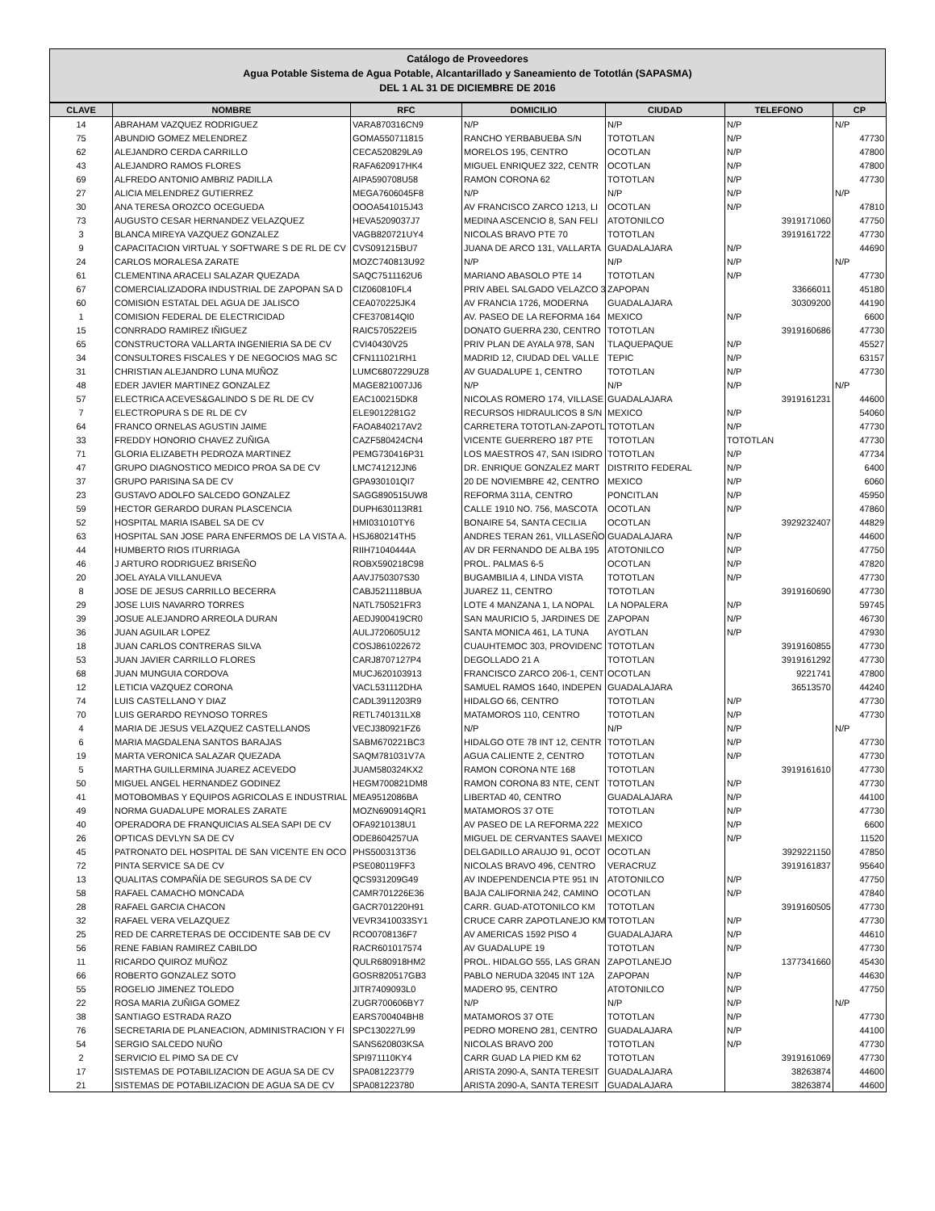Catálogo de Proveedores
Agua Potable Sistema de Agua Potable, Alcantarillado y Saneamiento de Tototlán (SAPASMA)
DEL 1 AL 31 DE DICIEMBRE DE 2016
| CLAVE | NOMBRE | RFC | DOMICILIO | CIUDAD | TELEFONO | CP |
| --- | --- | --- | --- | --- | --- | --- |
| 14 | ABRAHAM VAZQUEZ RODRIGUEZ | VARA870316CN9 | N/P | N/P | N/P | N/P |
| 75 | ABUNDIO GOMEZ MELENDREZ | GOMA550711815 | RANCHO YERBABUEBA S/N | TOTOTLAN | N/P | 47730 |
| 62 | ALEJANDRO CERDA CARRILLO | CECA520829LA9 | MORELOS 195, CENTRO | OCOTLAN | N/P | 47800 |
| 43 | ALEJANDRO RAMOS FLORES | RAFA620917HK4 | MIGUEL ENRIQUEZ 322, CENTR | OCOTLAN | N/P | 47800 |
| 69 | ALFREDO ANTONIO AMBRIZ PADILLA | AIPA590708U58 | RAMON CORONA 62 | TOTOTLAN | N/P | 47730 |
| 27 | ALICIA MELENDREZ GUTIERREZ | MEGA7606045F8 | N/P | N/P | N/P | N/P |
| 30 | ANA TERESA OROZCO OCEGUEDA | OOOA541015J43 | AV FRANCISCO ZARCO 1213, LI | OCOTLAN | N/P | 47810 |
| 73 | AUGUSTO CESAR HERNANDEZ VELAZQUEZ | HEVA5209037J7 | MEDINA ASCENCIO 8, SAN FELI | ATOTONILCO | 3919171060 | 47750 |
| 3 | BLANCA MIREYA VAZQUEZ GONZALEZ | VAGB820721UY4 | NICOLAS BRAVO PTE 70 | TOTOTLAN | 3919161722 | 47730 |
| 9 | CAPACITACION VIRTUAL Y SOFTWARE S DE RL DE CV | CVS091215BU7 | JUANA DE ARCO 131, VALLARTA | GUADALAJARA | N/P | 44690 |
| 24 | CARLOS MORALESA ZARATE | MOZC740813U92 | N/P | N/P | N/P | N/P |
| 61 | CLEMENTINA ARACELI SALAZAR QUEZADA | SAQC7511162U6 | MARIANO ABASOLO PTE 14 | TOTOTLAN | N/P | 47730 |
| 67 | COMERCIALIZADORA INDUSTRIAL DE ZAPOPAN SA D | CIZ060810FL4 | PRIV ABEL SALGADO VELAZCO 3 | ZAPOPAN | 33666011 | 45180 |
| 60 | COMISION ESTATAL DEL AGUA DE JALISCO | CEA070225JK4 | AV FRANCIA 1726, MODERNA | GUADALAJARA | 30309200 | 44190 |
| 1 | COMISION FEDERAL DE ELECTRICIDAD | CFE370814QI0 | AV. PASEO DE LA REFORMA 164 | MEXICO | N/P | 6600 |
| 15 | CONRRADO RAMIREZ IÑIGUEZ | RAIC570522EI5 | DONATO GUERRA 230, CENTRO | TOTOTLAN | 3919160686 | 47730 |
| 65 | CONSTRUCTORA VALLARTA INGENIERIA SA DE CV | CVI40430V25 | PRIV PLAN DE AYALA 978, SAN | TLAQUEPAQUE | N/P | 45527 |
| 34 | CONSULTORES FISCALES Y DE NEGOCIOS MAG SC | CFN111021RH1 | MADRID 12, CIUDAD DEL VALLE | TEPIC | N/P | 63157 |
| 31 | CHRISTIAN ALEJANDRO LUNA MUÑOZ | LUMC6807229UZ8 | AV GUADALUPE 1, CENTRO | TOTOTLAN | N/P | 47730 |
| 48 | EDER JAVIER MARTINEZ GONZALEZ | MAGE821007JJ6 | N/P | N/P | N/P | N/P |
| 57 | ELECTRICA ACEVES&GALINDO S DE RL DE CV | EAC100215DK8 | NICOLAS ROMERO 174, VILLASE | GUADALAJARA | 3919161231 | 44600 |
| 7 | ELECTROPURA S DE RL DE CV | ELE9012281G2 | RECURSOS HIDRAULICOS 8 S/N | MEXICO | N/P | 54060 |
| 64 | FRANCO ORNELAS AGUSTIN JAIME | FAOA840217AV2 | CARRETERA TOTOTLAN-ZAPOTL | TOTOTLAN | N/P | 47730 |
| 33 | FREDDY HONORIO CHAVEZ ZUÑIGA | CAZF580424CN4 | VICENTE GUERRERO 187 PTE | TOTOTLAN | TOTOTLAN | 47730 |
| 71 | GLORIA ELIZABETH PEDROZA MARTINEZ | PEMG730416P31 | LOS MAESTROS 47, SAN ISIDRO | TOTOTLAN | N/P | 47734 |
| 47 | GRUPO DIAGNOSTICO MEDICO PROA SA DE CV | LMC741212JN6 | DR. ENRIQUE GONZALEZ MART | DISTRITO FEDERAL | N/P | 6400 |
| 37 | GRUPO PARISINA SA DE CV | GPA930101QI7 | 20 DE NOVIEMBRE 42, CENTRO | MEXICO | N/P | 6060 |
| 23 | GUSTAVO ADOLFO SALCEDO GONZALEZ | SAGG890515UW8 | REFORMA 311A, CENTRO | PONCITLAN | N/P | 45950 |
| 59 | HECTOR GERARDO DURAN PLASCENCIA | DUPH630113R81 | CALLE 1910 NO. 756, MASCOTA | OCOTLAN | N/P | 47860 |
| 52 | HOSPITAL MARIA ISABEL SA DE CV | HMI031010TY6 | BONAIRE 54, SANTA CECILIA | OCOTLAN | 3929232407 | 44829 |
| 63 | HOSPITAL SAN JOSE PARA ENFERMOS DE LA VISTA A. | HSJ680214TH5 | ANDRES TERAN 261, VILLASEÑO | GUADALAJARA | N/P | 44600 |
| 44 | HUMBERTO RIOS ITURRIAGA | RIIH71040444A | AV DR FERNANDO DE ALBA 195 | ATOTONILCO | N/P | 47750 |
| 46 | J ARTURO RODRIGUEZ BRISEÑO | ROBX590218C98 | PROL. PALMAS 6-5 | OCOTLAN | N/P | 47820 |
| 20 | JOEL AYALA VILLANUEVA | AAVJ750307S30 | BUGAMBILIA 4, LINDA VISTA | TOTOTLAN | N/P | 47730 |
| 8 | JOSE DE JESUS CARRILLO BECERRA | CABJ521118BUA | JUAREZ 11, CENTRO | TOTOTLAN | 3919160690 | 47730 |
| 29 | JOSE LUIS NAVARRO TORRES | NATL750521FR3 | LOTE 4 MANZANA 1, LA NOPAL | LA NOPALERA | N/P | 59745 |
| 39 | JOSUE ALEJANDRO ARREOLA DURAN | AEDJ900419CR0 | SAN MAURICIO 5, JARDINES DE | ZAPOPAN | N/P | 46730 |
| 36 | JUAN AGUILAR LOPEZ | AULJ720605U12 | SANTA MONICA 461, LA TUNA | AYOTLAN | N/P | 47930 |
| 18 | JUAN CARLOS CONTRERAS SILVA | COSJ861022672 | CUAUHTEMOC 303, PROVIDENC | TOTOTLAN | 3919160855 | 47730 |
| 53 | JUAN JAVIER CARRILLO FLORES | CARJ8707127P4 | DEGOLLADO 21 A | TOTOTLAN | 3919161292 | 47730 |
| 68 | JUAN MUNGUIA CORDOVA | MUCJ620103913 | FRANCISCO ZARCO 206-1, CENT | OCOTLAN | 9221741 | 47800 |
| 12 | LETICIA VAZQUEZ CORONA | VACL531112DHA | SAMUEL RAMOS 1640, INDEPEN | GUADALAJARA | 36513570 | 44240 |
| 74 | LUIS CASTELLANO Y DIAZ | CADL3911203R9 | HIDALGO 66, CENTRO | TOTOTLAN | N/P | 47730 |
| 70 | LUIS GERARDO REYNOSO TORRES | RETL740131LX8 | MATAMOROS 110, CENTRO | TOTOTLAN | N/P | 47730 |
| 4 | MARIA DE JESUS VELAZQUEZ CASTELLANOS | VECJ380921FZ6 | N/P | N/P | N/P | N/P |
| 6 | MARIA MAGDALENA SANTOS BARAJAS | SABM670221BC3 | HIDALGO OTE 78 INT 12, CENTR | TOTOTLAN | N/P | 47730 |
| 19 | MARTA VERONICA SALAZAR QUEZADA | SAQM781031V7A | AGUA CALIENTE 2, CENTRO | TOTOTLAN | N/P | 47730 |
| 5 | MARTHA GUILLERMINA JUAREZ ACEVEDO | JUAM580324KX2 | RAMON CORONA NTE 168 | TOTOTLAN | 3919161610 | 47730 |
| 50 | MIGUEL ANGEL HERNANDEZ GODINEZ | HEGM700821DM8 | RAMON CORONA 83 NTE, CENT | TOTOTLAN | N/P | 47730 |
| 41 | MOTOBOMBAS Y EQUIPOS AGRICOLAS E INDUSTRIAL | MEA9512086BA | LIBERTAD 40, CENTRO | GUADALAJARA | N/P | 44100 |
| 49 | NORMA GUADALUPE MORALES ZARATE | MOZN690914QR1 | MATAMOROS 37 OTE | TOTOTLAN | N/P | 47730 |
| 40 | OPERADORA DE FRANQUICIAS ALSEA SAPI DE CV | OFA9210138U1 | AV PASEO DE LA REFORMA 222 | MEXICO | N/P | 6600 |
| 26 | OPTICAS DEVLYN SA DE CV | ODE8604257UA | MIGUEL DE CERVANTES SAAVEI | MEXICO | N/P | 11520 |
| 45 | PATRONATO DEL HOSPITAL DE SAN VICENTE EN OCO | PHS500313T36 | DELGADILLO ARAUJO 91, OCOT | OCOTLAN | 3929221150 | 47850 |
| 72 | PINTA SERVICE SA DE CV | PSE080119FF3 | NICOLAS BRAVO 496, CENTRO | VERACRUZ | 3919161837 | 95640 |
| 13 | QUALITAS COMPAÑÍA DE SEGUROS SA DE CV | QCS931209G49 | AV INDEPENDENCIA PTE 951 IN | ATOTONILCO | N/P | 47750 |
| 58 | RAFAEL CAMACHO MONCADA | CAMR701226E36 | BAJA CALIFORNIA 242, CAMINO | OCOTLAN | N/P | 47840 |
| 28 | RAFAEL GARCIA CHACON | GACR701220H91 | CARR. GUAD-ATOTONILCO KM | TOTOTLAN | 3919160505 | 47730 |
| 32 | RAFAEL VERA VELAZQUEZ | VEVR3410033SY1 | CRUCE CARR ZAPOTLANEJO KM | TOTOTLAN | N/P | 47730 |
| 25 | RED DE CARRETERAS DE OCCIDENTE SAB DE CV | RCO0708136F7 | AV AMERICAS 1592 PISO 4 | GUADALAJARA | N/P | 44610 |
| 56 | RENE FABIAN RAMIREZ CABILDO | RACR601017574 | AV GUADALUPE 19 | TOTOTLAN | N/P | 47730 |
| 11 | RICARDO QUIROZ MUÑOZ | QULR680918HM2 | PROL. HIDALGO 555, LAS GRAN | ZAPOTLANEJO | 1377341660 | 45430 |
| 66 | ROBERTO GONZALEZ SOTO | GOSR820517GB3 | PABLO NERUDA 32045 INT 12A | ZAPOPAN | N/P | 44630 |
| 55 | ROGELIO JIMENEZ TOLEDO | JITR7409093L0 | MADERO 95, CENTRO | ATOTONILCO | N/P | 47750 |
| 22 | ROSA MARIA ZUÑIGA GOMEZ | ZUGR700606BY7 | N/P | N/P | N/P | N/P |
| 38 | SANTIAGO ESTRADA RAZO | EARS700404BH8 | MATAMOROS 37 OTE | TOTOTLAN | N/P | 47730 |
| 76 | SECRETARIA DE PLANEACION, ADMINISTRACION Y FI | SPC130227L99 | PEDRO MORENO 281, CENTRO | GUADALAJARA | N/P | 44100 |
| 54 | SERGIO SALCEDO NUÑO | SANS620803KSA | NICOLAS BRAVO 200 | TOTOTLAN | N/P | 47730 |
| 2 | SERVICIO EL PIMO SA DE CV | SPI971110KY4 | CARR GUAD LA PIED KM 62 | TOTOTLAN | 3919161069 | 47730 |
| 17 | SISTEMAS DE POTABILIZACION DE AGUA SA DE CV | SPA081223779 | ARISTA 2090-A, SANTA TERESIT | GUADALAJARA | 38263874 | 44600 |
| 21 | SISTEMAS DE POTABILIZACION DE AGUA SA DE CV | SPA081223780 | ARISTA 2090-A, SANTA TERESIT | GUADALAJARA | 38263874 | 44600 |